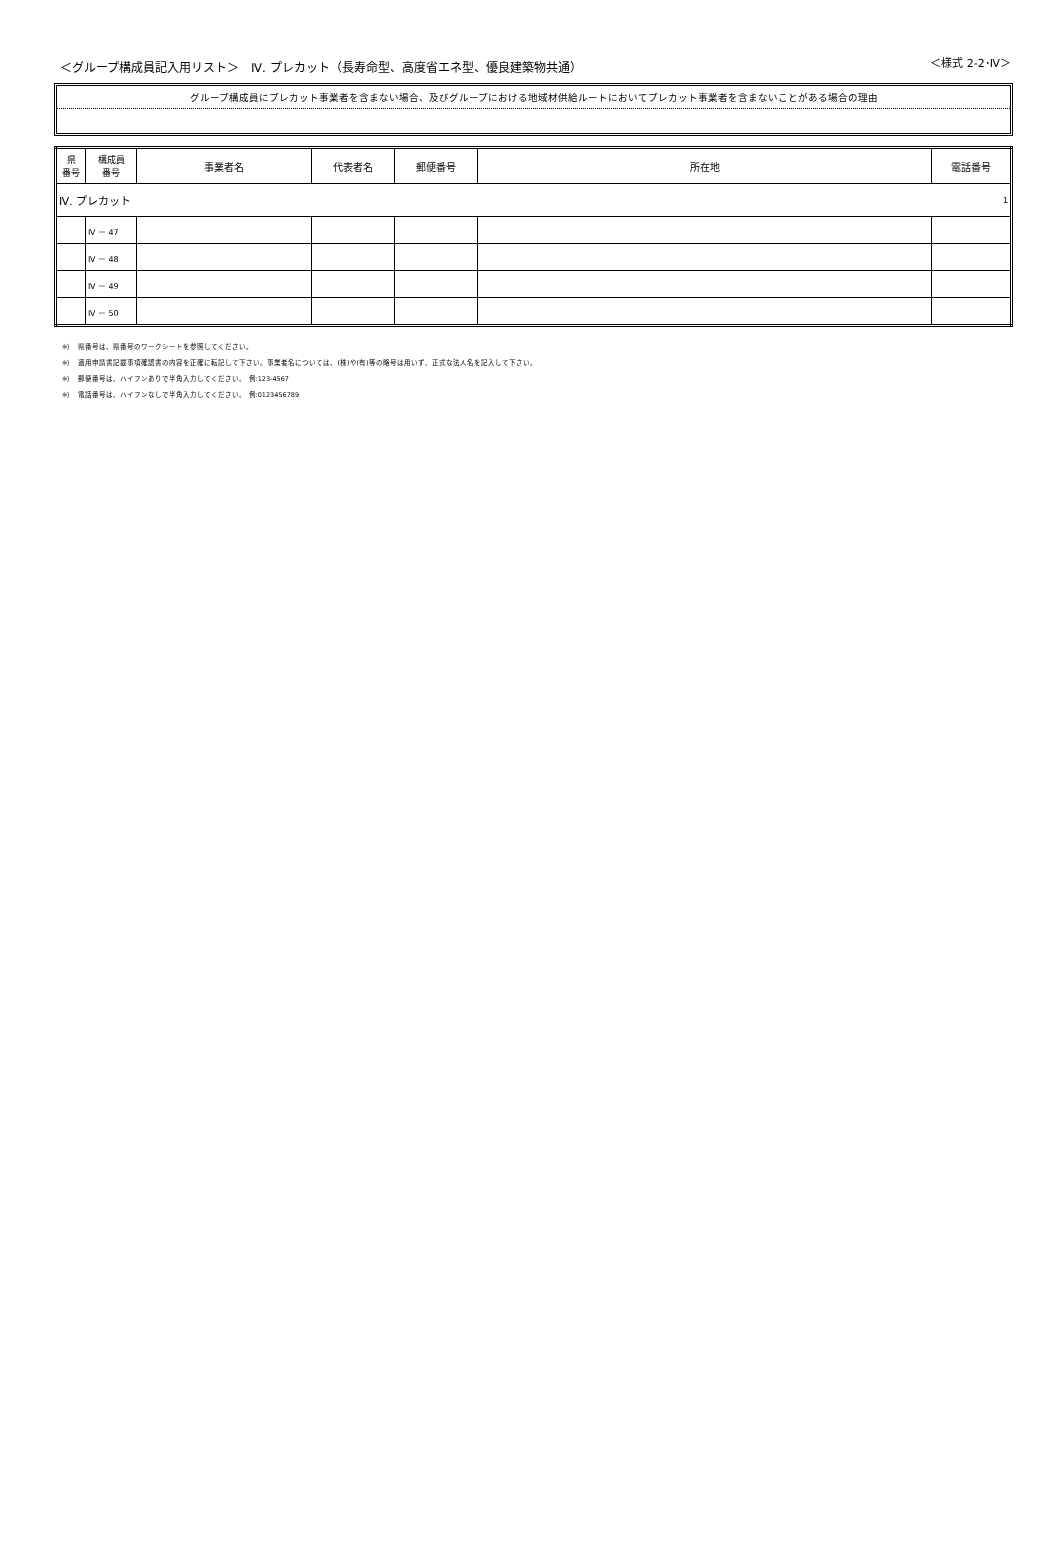＜グループ構成員記入用リスト＞　Ⅳ. プレカット（長寿命型、高度省エネ型、優良建築物共通）
＜様式 2-2･Ⅳ＞
グループ構成員にプレカット事業者を含まない場合、及びグループにおける地域材供給ルートにおいてプレカット事業者を含まないことがある場合の理由
| 県 番号 | 構成員 番号 | 事業者名 | 代表者名 | 郵便番号 | 所在地 | 電話番号 |
| --- | --- | --- | --- | --- | --- | --- |
| Ⅳ. プレカット | | | | | | 1 |
| | Ⅳ － 47 | | | | | |
| | Ⅳ － 48 | | | | | |
| | Ⅳ － 49 | | | | | |
| | Ⅳ － 50 | | | | | |
※）　県番号は、県番号のワークシートを参照してください。
※）　適用申請書記載事項確認書の内容を正確に転記して下さい。事業者名については、(株)や(有)等の略号は用いず、正式な法人名を記入して下さい。
※）　郵便番号は、ハイフンありで半角入力してください。 例:123-4567
※）　電話番号は、ハイフンなしで半角入力してください。 例:0123456789